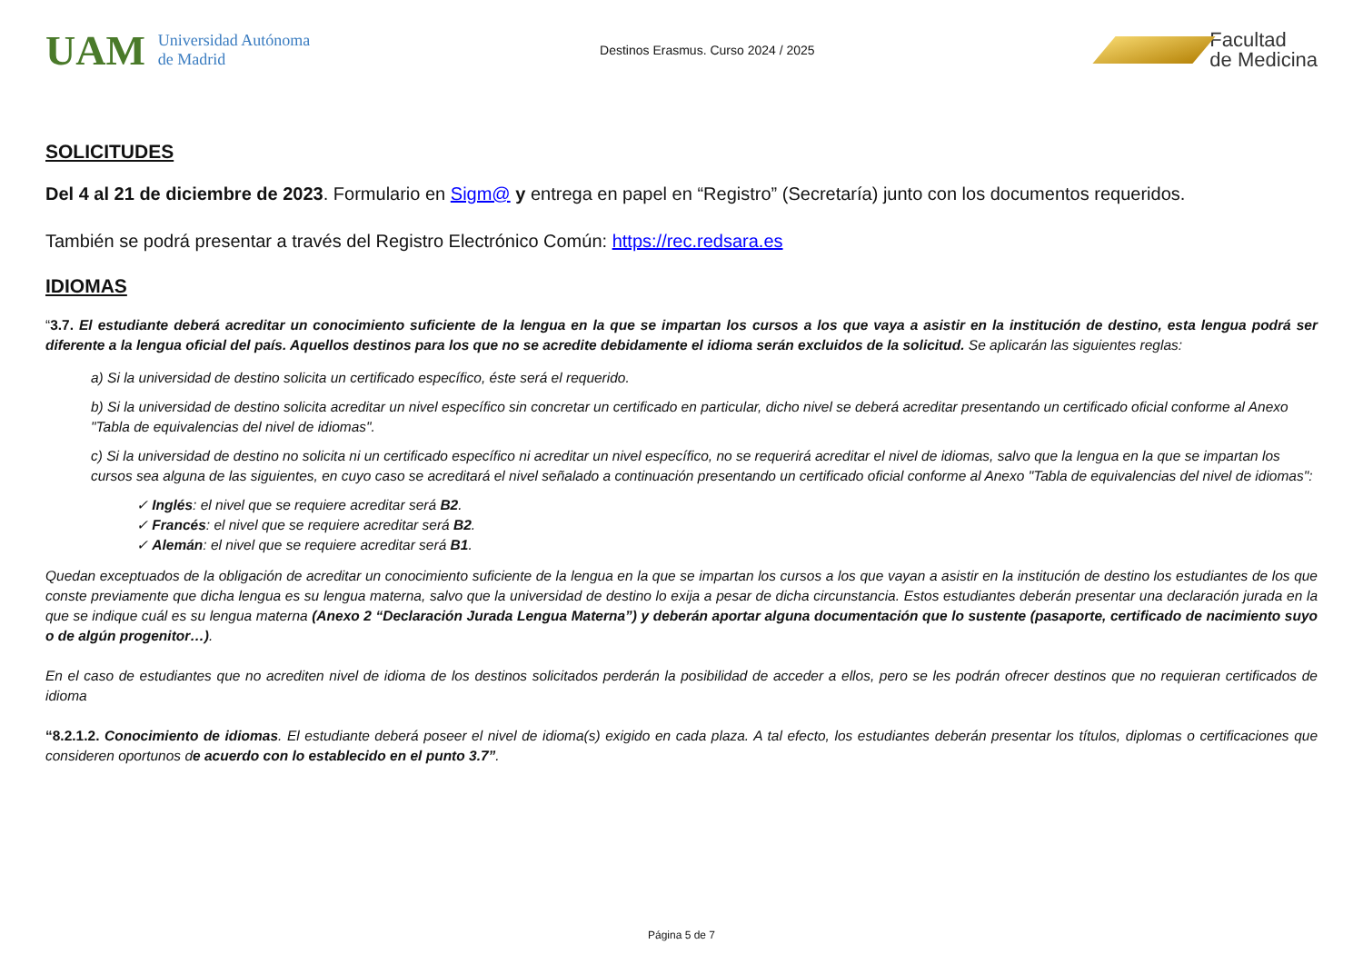UAM Universidad Autónoma
de Madrid
Destinos Erasmus. Curso 2024 / 2025
Facultad
de Medicina
SOLICITUDES
Del 4 al 21 de diciembre de 2023. Formulario en Sigm@ y entrega en papel en “Registro” (Secretaría) junto con los documentos requeridos.
También se podrá presentar a través del Registro Electrónico Común: https://rec.redsara.es
IDIOMAS
“3.7. El estudiante deberá acreditar un conocimiento suficiente de la lengua en la que se impartan los cursos a los que vaya a asistir en la institución de destino, esta lengua podrá ser diferente a la lengua oficial del país. Aquellos destinos para los que no se acredite debidamente el idioma serán excluidos de la solicitud. Se aplicarán las siguientes reglas:
a) Si la universidad de destino solicita un certificado específico, éste será el requerido.
b) Si la universidad de destino solicita acreditar un nivel específico sin concretar un certificado en particular, dicho nivel se deberá acreditar presentando un certificado oficial conforme al Anexo "Tabla de equivalencias del nivel de idiomas".
c) Si la universidad de destino no solicita ni un certificado específico ni acreditar un nivel específico, no se requerirá acreditar el nivel de idiomas, salvo que la lengua en la que se impartan los cursos sea alguna de las siguientes, en cuyo caso se acreditará el nivel señalado a continuación presentando un certificado oficial conforme al Anexo "Tabla de equivalencias del nivel de idiomas":
✓ Inglés: el nivel que se requiere acreditar será B2.
✓ Francés: el nivel que se requiere acreditar será B2.
✓ Alemán: el nivel que se requiere acreditar será B1.
Quedan exceptuados de la obligación de acreditar un conocimiento suficiente de la lengua en la que se impartan los cursos a los que vayan a asistir en la institución de destino los estudiantes de los que conste previamente que dicha lengua es su lengua materna, salvo que la universidad de destino lo exija a pesar de dicha circunstancia. Estos estudiantes deberán presentar una declaración jurada en la que se indique cuál es su lengua materna (Anexo 2 “Declaración Jurada Lengua Materna”) y deberán aportar alguna documentación que lo sustente (pasaporte, certificado de nacimiento suyo o de algún progenitor…).
En el caso de estudiantes que no acrediten nivel de idioma de los destinos solicitados perderán la posibilidad de acceder a ellos, pero se les podrán ofrecer destinos que no requieran certificados de idioma
“8.2.1.2. Conocimiento de idiomas. El estudiante deberá poseer el nivel de idioma(s) exigido en cada plaza. A tal efecto, los estudiantes deberán presentar los títulos, diplomas o certificaciones que consideren oportunos de acuerdo con lo establecido en el punto 3.7”.
Página 5 de 7